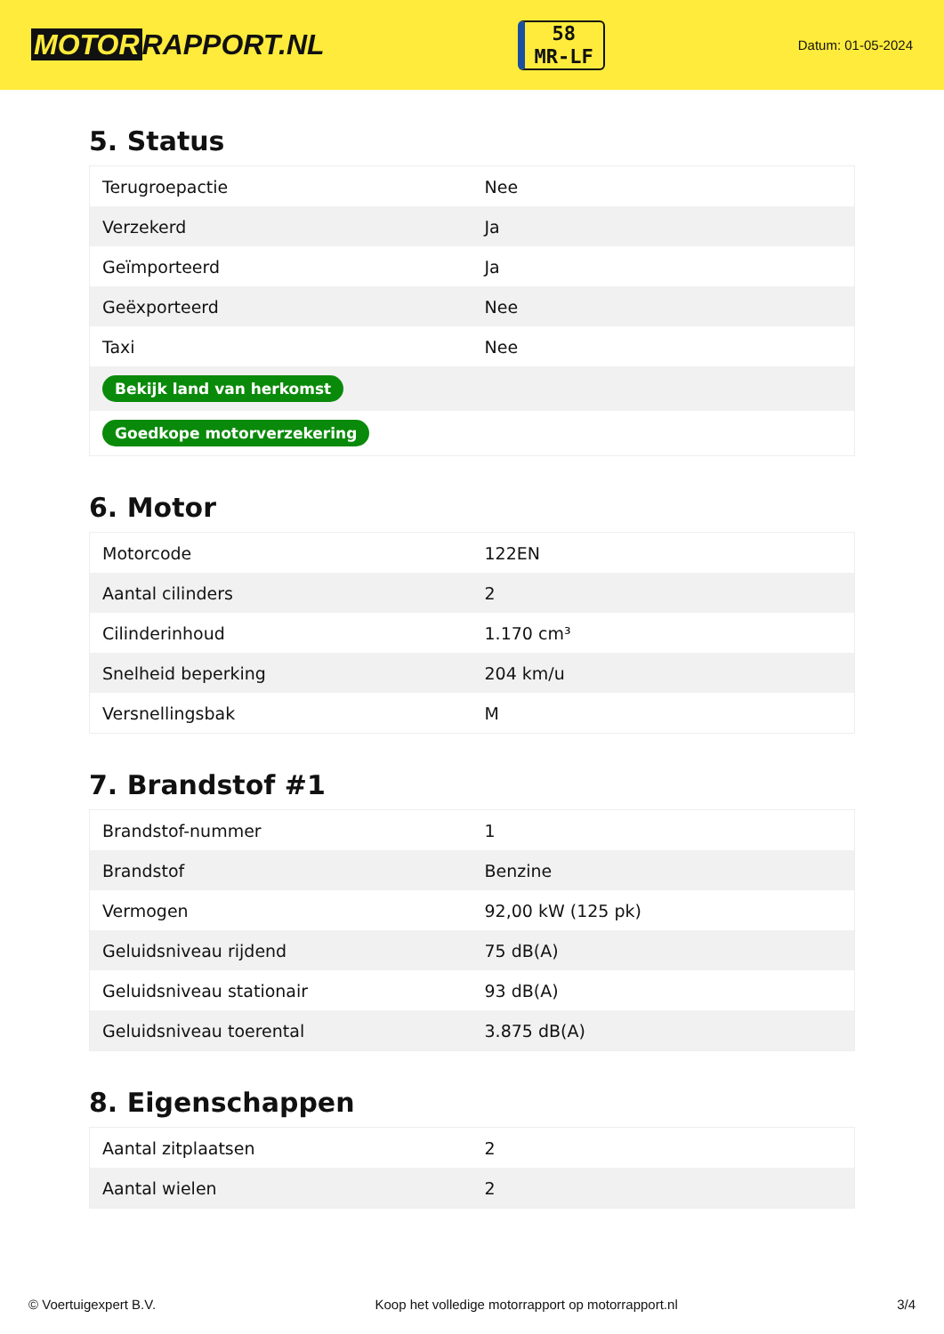MOTOR RAPPORT.NL
58
MR-LF
Datum: 01-05-2024
5. Status
| Terugroepactie | Nee |
| Verzekerd | Ja |
| Geïmporteerd | Ja |
| Geëxporteerd | Nee |
| Taxi | Nee |
| Bekijk land van herkomst | |
| Goedkope motorverzekering | |
6. Motor
| Motorcode | 122EN |
| Aantal cilinders | 2 |
| Cilinderinhoud | 1.170 cm³ |
| Snelheid beperking | 204 km/u |
| Versnellingsbak | M |
7. Brandstof #1
| Brandstof-nummer | 1 |
| Brandstof | Benzine |
| Vermogen | 92,00 kW (125 pk) |
| Geluidsniveau rijdend | 75 dB(A) |
| Geluidsniveau stationair | 93 dB(A) |
| Geluidsniveau toerental | 3.875 dB(A) |
8. Eigenschappen
| Aantal zitplaatsen | 2 |
| Aantal wielen | 2 |
© Voertuigexpert B.V. Koop het volledige motorrapport op motorrapport.nl 3/4